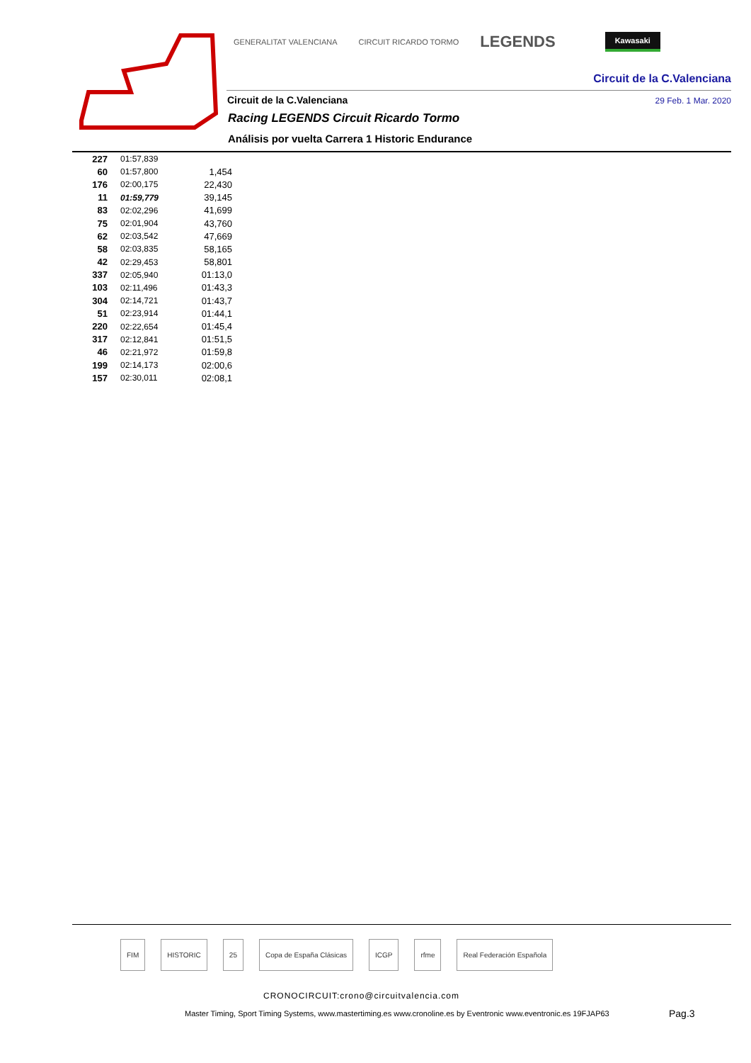GENERALITAT VALENCIANA CIRCUIT RICARDO TORMO LEGENDS Kawasaki
Circuit de la C.Valenciana
Circuit de la C.Valenciana 29 Feb. 1 Mar. 2020
Racing LEGENDS Circuit Ricardo Tormo
Análisis por vuelta Carrera 1 Historic Endurance
| 227 | 01:57,839 | |
| 60 | 01:57,800 | 1,454 |
| 176 | 02:00,175 | 22,430 |
| 11 | 01:59,779 | 39,145 |
| 83 | 02:02,296 | 41,699 |
| 75 | 02:01,904 | 43,760 |
| 62 | 02:03,542 | 47,669 |
| 58 | 02:03,835 | 58,165 |
| 42 | 02:29,453 | 58,801 |
| 337 | 02:05,940 | 01:13,0 |
| 103 | 02:11,496 | 01:43,3 |
| 304 | 02:14,721 | 01:43,7 |
| 51 | 02:23,914 | 01:44,1 |
| 220 | 02:22,654 | 01:45,4 |
| 317 | 02:12,841 | 01:51,5 |
| 46 | 02:21,972 | 01:59,8 |
| 199 | 02:14,173 | 02:00,6 |
| 157 | 02:30,011 | 02:08,1 |
FIM HISTORIC 25 Copa de España Clásicas ICGP rfme Real Federación Española
CRONOCIRCUIT:crono@circuitvalencia.com
Master Timing, Sport Timing Systems, www.mastertiming.es www.cronoline.es by Eventronic www.eventronic.es 19FJAP63
Pag.3